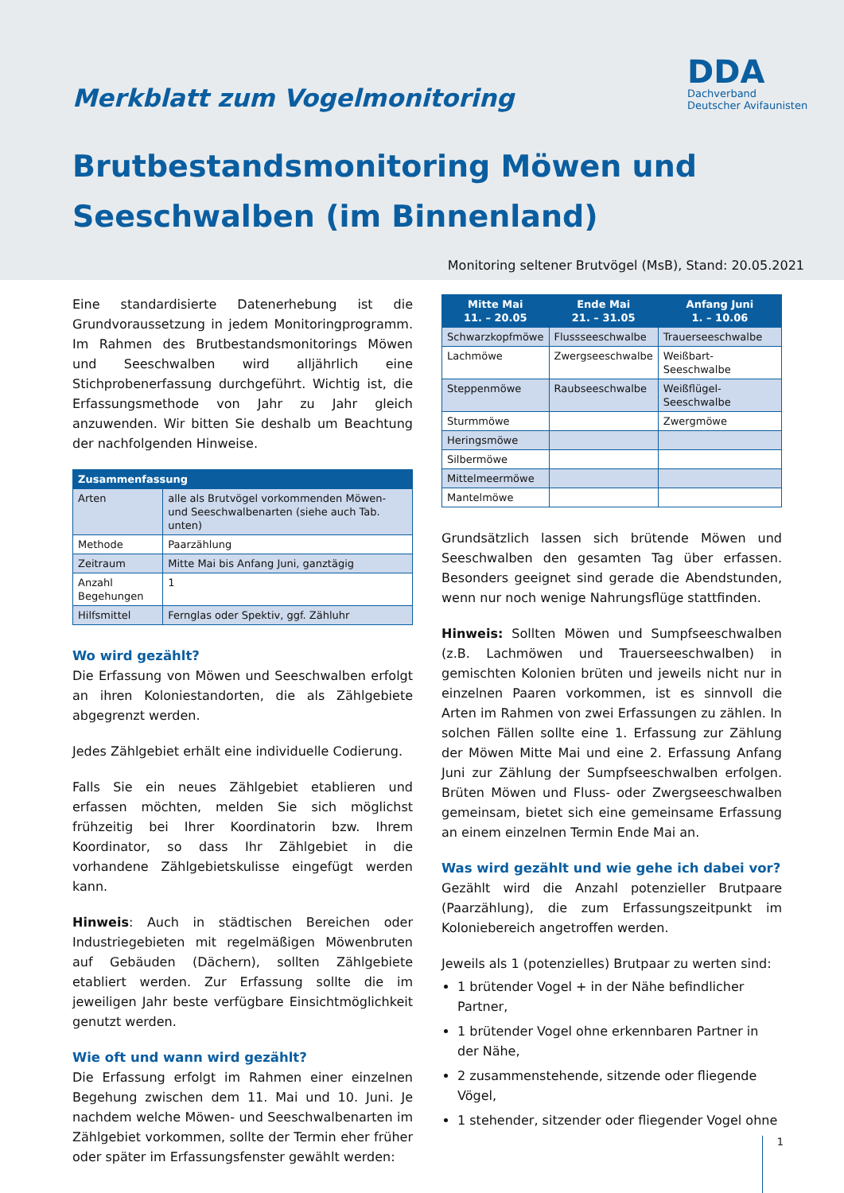DDA
Dachverband
Deutscher Avifaunisten
Merkblatt zum Vogelmonitoring
Brutbestandsmonitoring Möwen und
Seeschwalben (im Binnenland)
Monitoring seltener Brutvögel (MsB), Stand: 20.05.2021
Eine standardisierte Datenerhebung ist die Grundvoraussetzung in jedem Monitoringprogramm. Im Rahmen des Brutbestandsmonitorings Möwen und Seeschwalben wird alljährlich eine Stichprobenerfassung durchgeführt. Wichtig ist, die Erfassungsmethode von Jahr zu Jahr gleich anzuwenden. Wir bitten Sie deshalb um Beachtung der nachfolgenden Hinweise.
| Zusammenfassung | |
| --- | --- |
| Arten | alle als Brutvögel vorkommenden Möwen- und Seeschwalbenarten (siehe auch Tab. unten) |
| Methode | Paarzählung |
| Zeitraum | Mitte Mai bis Anfang Juni, ganztägig |
| Anzahl Begehungen | 1 |
| Hilfsmittel | Fernglas oder Spektiv, ggf. Zähluhr |
Wo wird gezählt?
Die Erfassung von Möwen und Seeschwalben erfolgt an ihren Koloniestandorten, die als Zählgebiete abgegrenzt werden.
Jedes Zählgebiet erhält eine individuelle Codierung.
Falls Sie ein neues Zählgebiet etablieren und erfassen möchten, melden Sie sich möglichst frühzeitig bei Ihrer Koordinatorin bzw. Ihrem Koordinator, so dass Ihr Zählgebiet in die vorhandene Zählgebietskulisse eingefügt werden kann.
Hinweis: Auch in städtischen Bereichen oder Industriegebieten mit regelmäßigen Möwenbruten auf Gebäuden (Dächern), sollten Zählgebiete etabliert werden. Zur Erfassung sollte die im jeweiligen Jahr beste verfügbare Einsichtmöglichkeit genutzt werden.
Wie oft und wann wird gezählt?
Die Erfassung erfolgt im Rahmen einer einzelnen Begehung zwischen dem 11. Mai und 10. Juni. Je nachdem welche Möwen- und Seeschwalbenarten im Zählgebiet vorkommen, sollte der Termin eher früher oder später im Erfassungsfenster gewählt werden:
| Mitte Mai 11. – 20.05 | Ende Mai 21. – 31.05 | Anfang Juni 1. – 10.06 |
| --- | --- | --- |
| Schwarzkopfmöwe | Flussseeschwalbe | Trauerseeschwalbe |
| Lachmöwe | Zwergseeschwalbe | Weißbart-Seeschwalbe |
| Steppenmöwe | Raubseeschwalbe | Weißflügel-Seeschwalbe |
| Sturmmöwe | | Zwergmöwe |
| Heringsmöwe | | |
| Silbermöwe | | |
| Mittelmeermöwe | | |
| Mantelmöwe | | |
Grundsätzlich lassen sich brütende Möwen und Seeschwalben den gesamten Tag über erfassen. Besonders geeignet sind gerade die Abendstunden, wenn nur noch wenige Nahrungsflüge stattfinden.
Hinweis: Sollten Möwen und Sumpfseeschwalben (z.B. Lachmöwen und Trauerseeschwalben) in gemischten Kolonien brüten und jeweils nicht nur in einzelnen Paaren vorkommen, ist es sinnvoll die Arten im Rahmen von zwei Erfassungen zu zählen. In solchen Fällen sollte eine 1. Erfassung zur Zählung der Möwen Mitte Mai und eine 2. Erfassung Anfang Juni zur Zählung der Sumpfseeschwalben erfolgen. Brüten Möwen und Fluss- oder Zwergseeschwalben gemeinsam, bietet sich eine gemeinsame Erfassung an einem einzelnen Termin Ende Mai an.
Was wird gezählt und wie gehe ich dabei vor?
Gezählt wird die Anzahl potenzieller Brutpaare (Paarzählung), die zum Erfassungszeitpunkt im Koloniebereich angetroffen werden.
Jeweils als 1 (potenzielles) Brutpaar zu werten sind:
1 brütender Vogel + in der Nähe befindlicher Partner,
1 brütender Vogel ohne erkennbaren Partner in der Nähe,
2 zusammenstehende, sitzende oder fliegende Vögel,
1 stehender, sitzender oder fliegender Vogel ohne
1